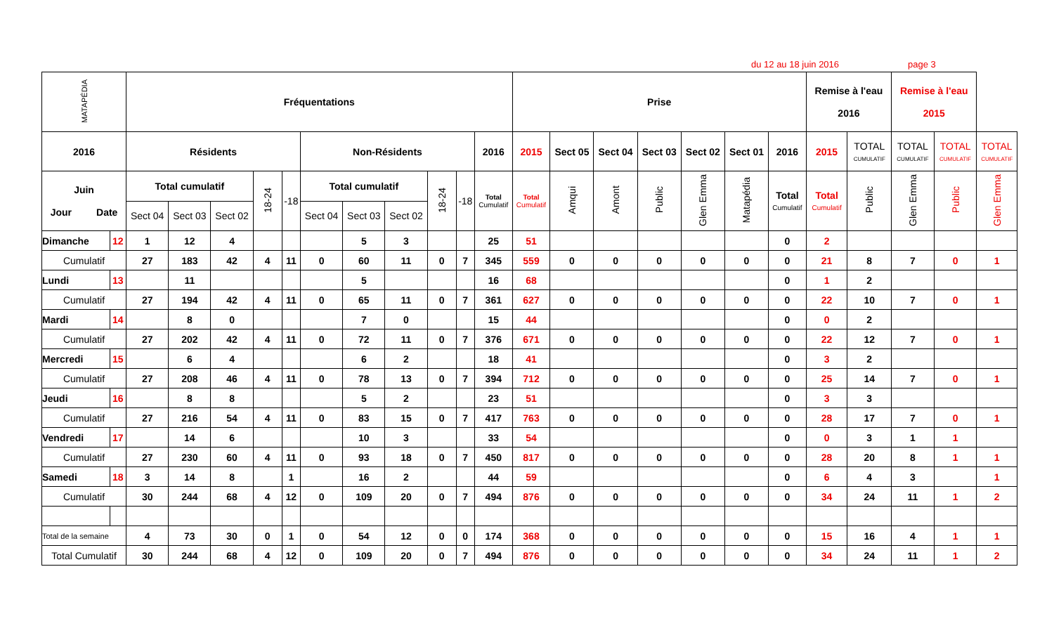du 12 au 18 juin 2016 page 3
| MATAPÉDIA | | Fréquentations | | | | | | | | | | | Prise | | | | | | | Remise à l'eau 2016 | | Remise à l'eau 2015 | | |
| 2016 | | Résidents | | | | | Non-Résidents | | | | | 2016 | 2015 | Sect 05 | Sect 04 | Sect 03 | Sect 02 | Sect 01 | 2016 | 2015 | TOTAL CUMULATIF | TOTAL CUMULATIF | TOTAL CUMULATIF | TOTAL CUMULATIF |
| Juin Jour Date | | Total cumulatif | | | 18-24 | -18 | Total cumulatif | | | 18-24 | -18 | Total Cumulatif | Total Cumulatif | Amqui | Amont | Public | Glen Emma | Matapédia | Total Cumulatif | Total Cumulatif | Public | Glen Emma | Public | Glen Emma |
| | | Sect 04 | Sect 03 | Sect 02 | | | Sect 04 | Sect 03 | Sect 02 | | | | | | | | | | | | | | | |
| Dimanche | 12 | 1 | 12 | 4 | | | | 5 | 3 | | | 25 | 51 | | | | | | 0 | 2 | | | | |
| Cumulatif | | 27 | 183 | 42 | 4 | 11 | 0 | 60 | 11 | 0 | 7 | 345 | 559 | 0 | 0 | 0 | 0 | 0 | 0 | 21 | 8 | 7 | 0 | 1 |
| Lundi | 13 | | 11 | | | | | 5 | | | | 16 | 68 | | | | | | 0 | 1 | 2 | | | |
| Cumulatif | | 27 | 194 | 42 | 4 | 11 | 0 | 65 | 11 | 0 | 7 | 361 | 627 | 0 | 0 | 0 | 0 | 0 | 0 | 22 | 10 | 7 | 0 | 1 |
| Mardi | 14 | | 8 | 0 | | | | 7 | 0 | | | 15 | 44 | | | | | | 0 | 0 | 2 | | | |
| Cumulatif | | 27 | 202 | 42 | 4 | 11 | 0 | 72 | 11 | 0 | 7 | 376 | 671 | 0 | 0 | 0 | 0 | 0 | 0 | 22 | 12 | 7 | 0 | 1 |
| Mercredi | 15 | | 6 | 4 | | | | 6 | 2 | | | 18 | 41 | | | | | | 0 | 3 | 2 | | | |
| Cumulatif | | 27 | 208 | 46 | 4 | 11 | 0 | 78 | 13 | 0 | 7 | 394 | 712 | 0 | 0 | 0 | 0 | 0 | 0 | 25 | 14 | 7 | 0 | 1 |
| Jeudi | 16 | | 8 | 8 | | | | 5 | 2 | | | 23 | 51 | | | | | | 0 | 3 | 3 | | | |
| Cumulatif | | 27 | 216 | 54 | 4 | 11 | 0 | 83 | 15 | 0 | 7 | 417 | 763 | 0 | 0 | 0 | 0 | 0 | 0 | 28 | 17 | 7 | 0 | 1 |
| Vendredi | 17 | | 14 | 6 | | | | 10 | 3 | | | 33 | 54 | | | | | | 0 | 0 | 3 | 1 | 1 | |
| Cumulatif | | 27 | 230 | 60 | 4 | 11 | 0 | 93 | 18 | 0 | 7 | 450 | 817 | 0 | 0 | 0 | 0 | 0 | 0 | 28 | 20 | 8 | 1 | 1 |
| Samedi | 18 | 3 | 14 | 8 | | 1 | | 16 | 2 | | | 44 | 59 | | | | | | 0 | 6 | 4 | 3 | | 1 |
| Cumulatif | | 30 | 244 | 68 | 4 | 12 | 0 | 109 | 20 | 0 | 7 | 494 | 876 | 0 | 0 | 0 | 0 | 0 | 0 | 34 | 24 | 11 | 1 | 2 |
| Total de la semaine | | 4 | 73 | 30 | 0 | 1 | 0 | 54 | 12 | 0 | 0 | 174 | 368 | 0 | 0 | 0 | 0 | 0 | 0 | 15 | 16 | 4 | 1 | 1 |
| Total Cumulatif | | 30 | 244 | 68 | 4 | 12 | 0 | 109 | 20 | 0 | 7 | 494 | 876 | 0 | 0 | 0 | 0 | 0 | 0 | 34 | 24 | 11 | 1 | 2 |